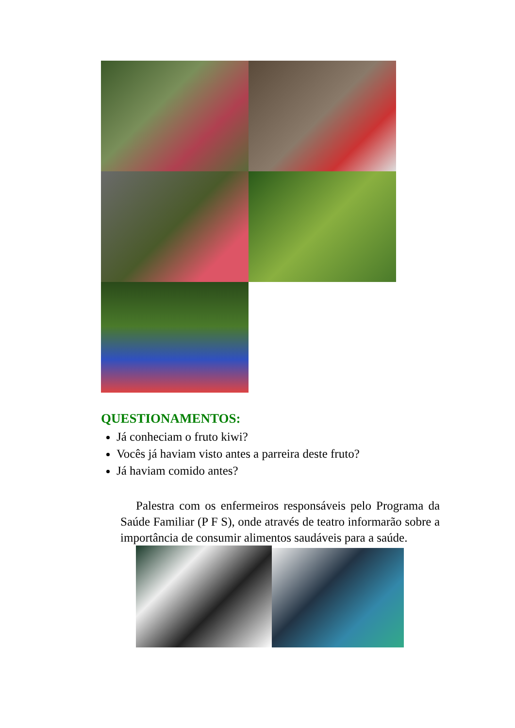QUESTIONAMENTOS:
Já conheciam o fruto kiwi?
Vocês já haviam visto antes a parreira deste fruto?
Já haviam comido antes?
Palestra com os enfermeiros responsáveis pelo Programa da Saúde Familiar (P F S), onde através de teatro informarão sobre a importância de consumir alimentos saudáveis para a saúde.